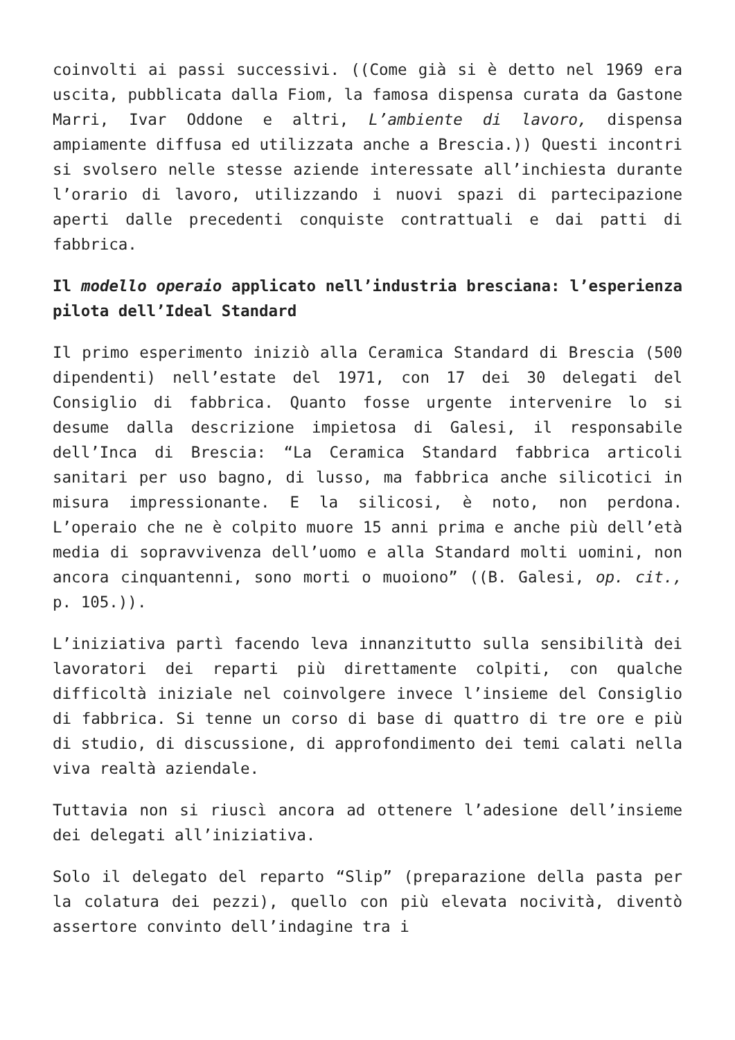coinvolti ai passi successivi. ((Come già si è detto nel 1969 era uscita, pubblicata dalla Fiom, la famosa dispensa curata da Gastone Marri, Ivar Oddone e altri, L’ambiente di lavoro, dispensa ampiamente diffusa ed utilizzata anche a Brescia.)) Questi incontri si svolsero nelle stesse aziende interessate all’inchiesta durante l’orario di lavoro, utilizzando i nuovi spazi di partecipazione aperti dalle precedenti conquiste contrattuali e dai patti di fabbrica.
Il modello operaio applicato nell’industria bresciana: l’esperienza pilota dell’Ideal Standard
Il primo esperimento iniziò alla Ceramica Standard di Brescia (500 dipendenti) nell’estate del 1971, con 17 dei 30 delegati del Consiglio di fabbrica. Quanto fosse urgente intervenire lo si desume dalla descrizione impietosa di Galesi, il responsabile dell’Inca di Brescia: “La Ceramica Standard fabbrica articoli sanitari per uso bagno, di lusso, ma fabbrica anche silicotici in misura impressionante. E la silicosi, è noto, non perdona. L’operaio che ne è colpito muore 15 anni prima e anche più dell’età media di sopravvivenza dell’uomo e alla Standard molti uomini, non ancora cinquantenni, sono morti o muoiono” ((B. Galesi, op. cit., p. 105.)).
L’iniziativa partì facendo leva innanzitutto sulla sensibilità dei lavoratori dei reparti più direttamente colpiti, con qualche difficoltà iniziale nel coinvolgere invece l’insieme del Consiglio di fabbrica. Si tenne un corso di base di quattro di tre ore e più di studio, di discussione, di approfondimento dei temi calati nella viva realtà aziendale.
Tuttavia non si riuscì ancora ad ottenere l’adesione dell’insieme dei delegati all’iniziativa.
Solo il delegato del reparto “Slip” (preparazione della pasta per la colatura dei pezzi), quello con più elevata nocività, diventò assertore convinto dell’indagine tra i